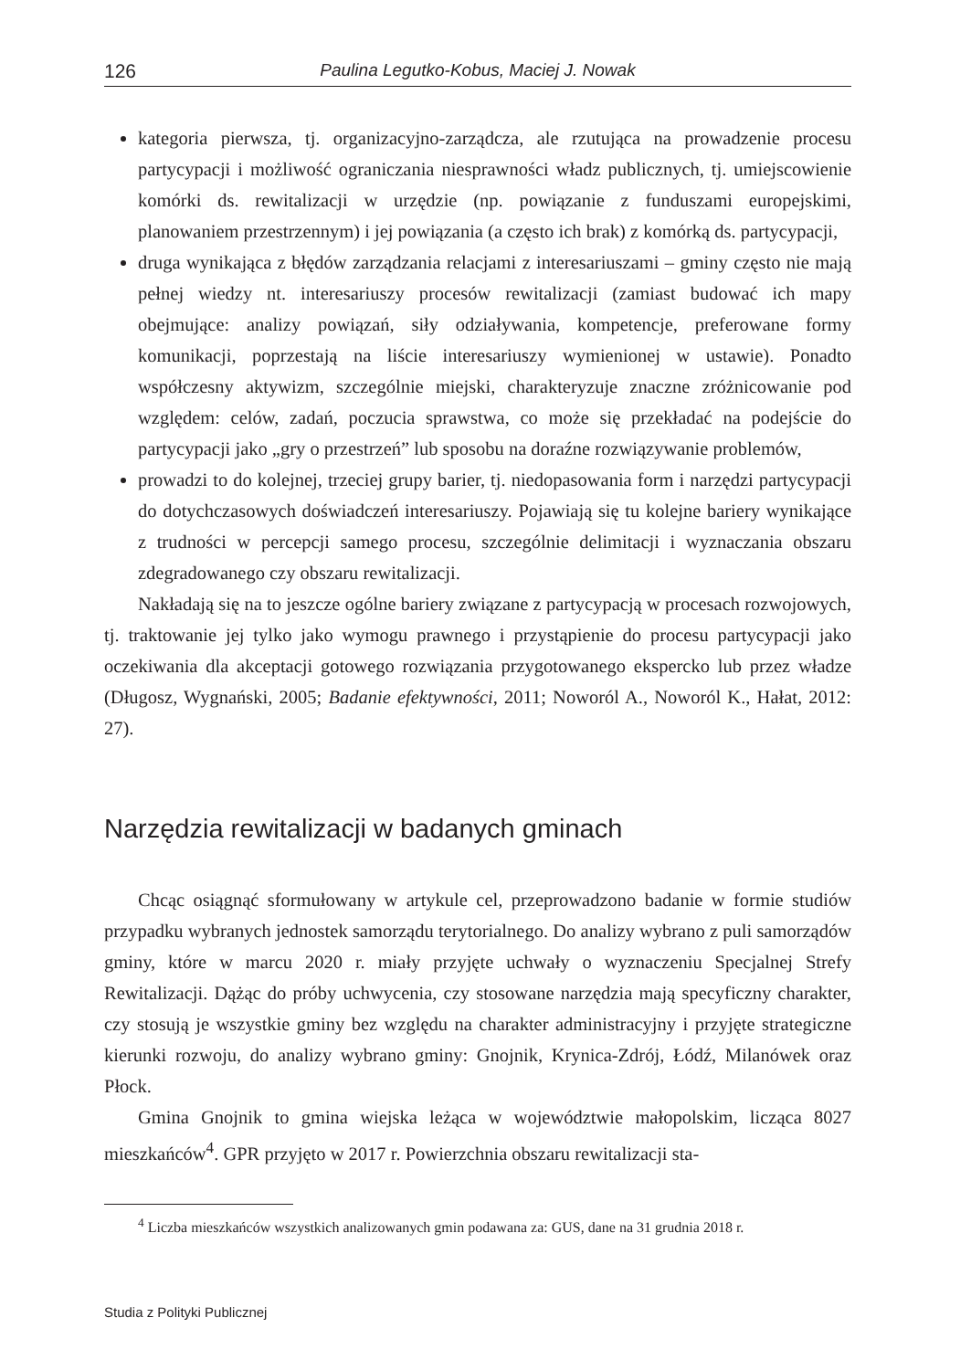126 Paulina Legutko-Kobus, Maciej J. Nowak
kategoria pierwsza, tj. organizacyjno-zarządcza, ale rzutująca na prowadzenie procesu partycypacji i możliwość ograniczania niesprawności władz publicznych, tj. umiejscowienie komórki ds. rewitalizacji w urzędzie (np. powiązanie z funduszami europejskimi, planowaniem przestrzennym) i jej powiązania (a często ich brak) z komórką ds. partycypacji,
druga wynikająca z błędów zarządzania relacjami z interesariuszami – gminy często nie mają pełnej wiedzy nt. interesariuszy procesów rewitalizacji (zamiast budować ich mapy obejmujące: analizy powiązań, siły odziaływania, kompetencje, preferowane formy komunikacji, poprzestają na liście interesariuszy wymienionej w ustawie). Ponadto współczesny aktywizm, szczególnie miejski, charakteryzuje znaczne zróżnicowanie pod względem: celów, zadań, poczucia sprawstwa, co może się przekładać na podejście do partycypacji jako „gry o przestrzeń” lub sposobu na doraźne rozwiązywanie problemów,
prowadzi to do kolejnej, trzeciej grupy barier, tj. niedopasowania form i narzędzi partycypacji do dotychczasowych doświadczeń interesariuszy. Pojawiają się tu kolejne bariery wynikające z trudności w percepcji samego procesu, szczególnie delimitacji i wyznaczania obszaru zdegradowanego czy obszaru rewitalizacji.
Nakładają się na to jeszcze ogólne bariery związane z partycypacją w procesach rozwojowych, tj. traktowanie jej tylko jako wymogu prawnego i przystąpienie do procesu partycypacji jako oczekiwania dla akceptacji gotowego rozwiązania przygotowanego ekspercko lub przez władze (Długosz, Wygnański, 2005; Badanie efektywności, 2011; Noworól A., Noworól K., Hałat, 2012: 27).
Narzędzia rewitalizacji w badanych gminach
Chcąc osiągnąć sformułowany w artykule cel, przeprowadzono badanie w formie studiów przypadku wybranych jednostek samorządu terytorialnego. Do analizy wybrano z puli samorządów gminy, które w marcu 2020 r. miały przyjęte uchwały o wyznaczeniu Specjalnej Strefy Rewitalizacji. Dążąc do próby uchwycenia, czy stosowane narzędzia mają specyficzny charakter, czy stosują je wszystkie gminy bez względu na charakter administracyjny i przyjęte strategiczne kierunki rozwoju, do analizy wybrano gminy: Gnojnik, Krynica-Zdrój, Łódź, Milanówek oraz Płock.
Gmina Gnojnik to gmina wiejska leżąca w województwie małopolskim, licząca 8027 mieszkańców<sup>4</sup>. GPR przyjęto w 2017 r. Powierzchnia obszaru rewitalizacji sta-
<sup>4</sup> Liczba mieszkańców wszystkich analizowanych gmin podawana za: GUS, dane na 31 grudnia 2018 r.
Studia z Polityki Publicznej